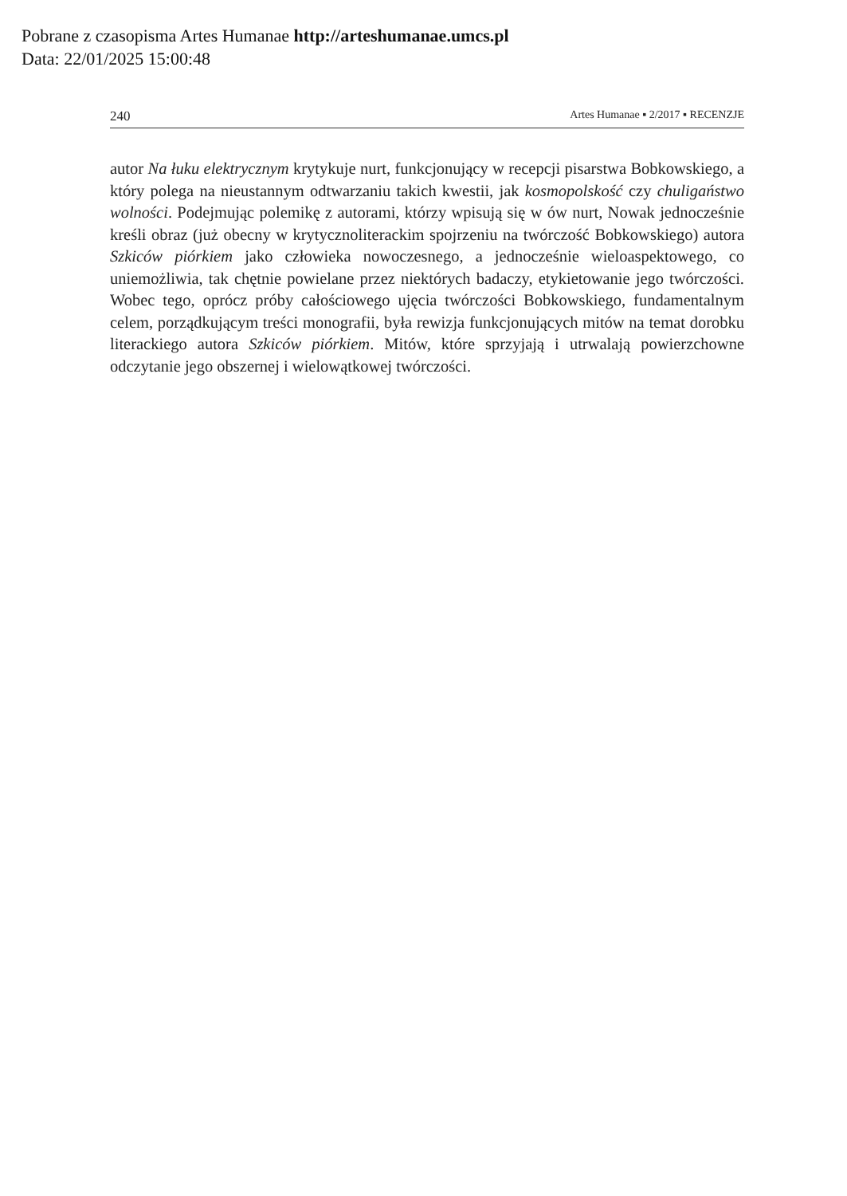Pobrane z czasopisma Artes Humanae http://arteshumanae.umcs.pl
Data: 22/01/2025 15:00:48
240 Artes Humanae ▪ 2/2017 ▪ RECENZJE
autor Na łuku elektrycznym krytykuje nurt, funkcjonujący w recepcji pisarstwa Bobkowskiego, a który polega na nieustannym odtwarzaniu takich kwestii, jak kosmopolskość czy chuligaństwo wolności. Podejmując polemikę z autorami, którzy wpisują się w ów nurt, Nowak jednocześnie kreśli obraz (już obecny w krytycznoliterackim spojrzeniu na twórczość Bobkowskiego) autora Szkiców piórkiem jako człowieka nowoczesnego, a jednocześnie wieloaspektowego, co uniemożliwia, tak chętnie powielane przez niektórych badaczy, etykietowanie jego twórczości. Wobec tego, oprócz próby całościowego ujęcia twórczości Bobkowskiego, fundamentalnym celem, porządkującym treści monografii, była rewizja funkcjonujących mitów na temat dorobku literackiego autora Szkiców piórkiem. Mitów, które sprzyjają i utrwalają powierzchowne odczytanie jego obszernej i wielowątkowej twórczości.